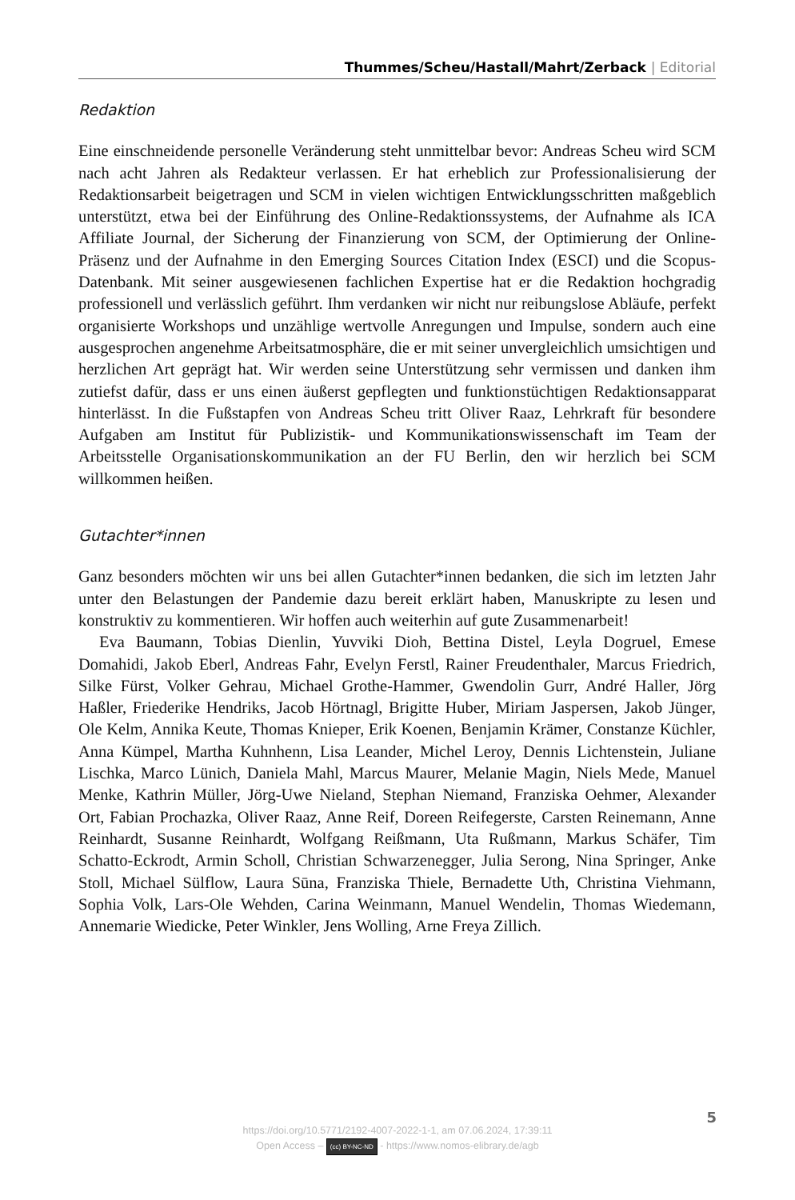Thummes/Scheu/Hastall/Mahrt/Zerback | Editorial
Redaktion
Eine einschneidende personelle Veränderung steht unmittelbar bevor: Andreas Scheu wird SCM nach acht Jahren als Redakteur verlassen. Er hat erheblich zur Professionalisierung der Redaktionsarbeit beigetragen und SCM in vielen wichtigen Entwicklungsschritten maßgeblich unterstützt, etwa bei der Einführung des Online-Redaktionssystems, der Aufnahme als ICA Affiliate Journal, der Sicherung der Finanzierung von SCM, der Optimierung der Online-Präsenz und der Aufnahme in den Emerging Sources Citation Index (ESCI) und die Scopus-Datenbank. Mit seiner ausgewiesenen fachlichen Expertise hat er die Redaktion hochgradig professionell und verlässlich geführt. Ihm verdanken wir nicht nur reibungslose Abläufe, perfekt organisierte Workshops und unzählige wertvolle Anregungen und Impulse, sondern auch eine ausgesprochen angenehme Arbeitsatmosphäre, die er mit seiner unvergleichlich umsichtigen und herzlichen Art geprägt hat. Wir werden seine Unterstützung sehr vermissen und danken ihm zutiefst dafür, dass er uns einen äußerst gepflegten und funktionstüchtigen Redaktionsapparat hinterlässt. In die Fußstapfen von Andreas Scheu tritt Oliver Raaz, Lehrkraft für besondere Aufgaben am Institut für Publizistik- und Kommunikationswissenschaft im Team der Arbeitsstelle Organisationskommunikation an der FU Berlin, den wir herzlich bei SCM willkommen heißen.
Gutachter*innen
Ganz besonders möchten wir uns bei allen Gutachter*innen bedanken, die sich im letzten Jahr unter den Belastungen der Pandemie dazu bereit erklärt haben, Manuskripte zu lesen und konstruktiv zu kommentieren. Wir hoffen auch weiterhin auf gute Zusammenarbeit!
Eva Baumann, Tobias Dienlin, Yuvviki Dioh, Bettina Distel, Leyla Dogruel, Emese Domahidi, Jakob Eberl, Andreas Fahr, Evelyn Ferstl, Rainer Freudenthaler, Marcus Friedrich, Silke Fürst, Volker Gehrau, Michael Grothe-Hammer, Gwendolin Gurr, André Haller, Jörg Haßler, Friederike Hendriks, Jacob Hörtnagl, Brigitte Huber, Miriam Jaspersen, Jakob Jünger, Ole Kelm, Annika Keute, Thomas Knieper, Erik Koenen, Benjamin Krämer, Constanze Küchler, Anna Kümpel, Martha Kuhnhenn, Lisa Leander, Michel Leroy, Dennis Lichtenstein, Juliane Lischka, Marco Lünich, Daniela Mahl, Marcus Maurer, Melanie Magin, Niels Mede, Manuel Menke, Kathrin Müller, Jörg-Uwe Nieland, Stephan Niemand, Franziska Oehmer, Alexander Ort, Fabian Prochazka, Oliver Raaz, Anne Reif, Doreen Reifegerste, Carsten Reinemann, Anne Reinhardt, Susanne Reinhardt, Wolfgang Reißmann, Uta Rußmann, Markus Schäfer, Tim Schatto-Eckrodt, Armin Scholl, Christian Schwarzenegger, Julia Serong, Nina Springer, Anke Stoll, Michael Sülflow, Laura Sūna, Franziska Thiele, Bernadette Uth, Christina Viehmann, Sophia Volk, Lars-Ole Wehden, Carina Weinmann, Manuel Wendelin, Thomas Wiedemann, Annemarie Wiedicke, Peter Winkler, Jens Wolling, Arne Freya Zillich.
5
https://doi.org/10.5771/2192-4007-2022-1-1, am 07.06.2024, 17:39:11
Open Access – (cc) BY-NC-ND - https://www.nomos-elibrary.de/agb